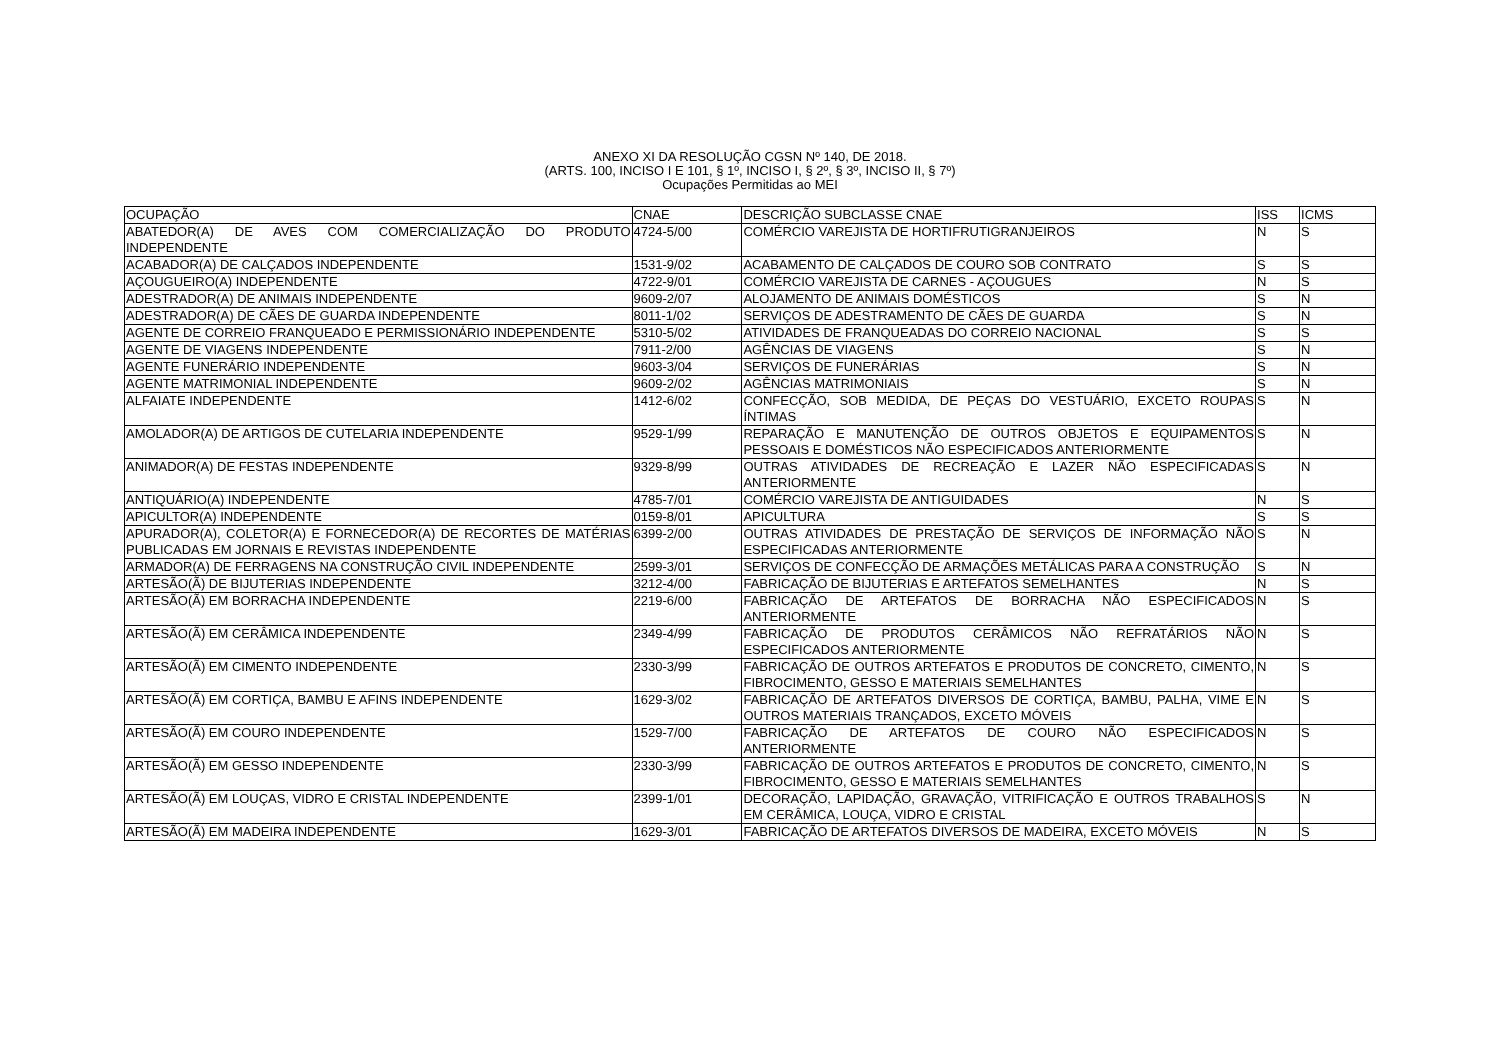ANEXO XI DA RESOLUÇÃO CGSN Nº 140, DE 2018.
(ARTS. 100, INCISO I E 101, § 1º, INCISO I, § 2º, § 3º, INCISO II, § 7º)
Ocupações Permitidas ao MEI
| OCUPAÇÃO | CNAE | DESCRIÇÃO SUBCLASSE CNAE | ISS | ICMS |
| --- | --- | --- | --- | --- |
| ABATEDOR(A) DE AVES COM COMERCIALIZAÇÃO DO PRODUTO INDEPENDENTE | 4724-5/00 | COMÉRCIO VAREJISTA DE HORTIFRUTIGRANJEIROS | N | S |
| ACABADOR(A) DE CALÇADOS INDEPENDENTE | 1531-9/02 | ACABAMENTO DE CALÇADOS DE COURO SOB CONTRATO | S | S |
| AÇOUGUEIRO(A) INDEPENDENTE | 4722-9/01 | COMÉRCIO VAREJISTA DE CARNES - AÇOUGUES | N | S |
| ADESTRADOR(A) DE ANIMAIS INDEPENDENTE | 9609-2/07 | ALOJAMENTO DE ANIMAIS DOMÉSTICOS | S | N |
| ADESTRADOR(A) DE CÃES DE GUARDA INDEPENDENTE | 8011-1/02 | SERVIÇOS DE ADESTRAMENTO DE CÃES DE GUARDA | S | N |
| AGENTE DE CORREIO FRANQUEADO E PERMISSIONÁRIO INDEPENDENTE | 5310-5/02 | ATIVIDADES DE FRANQUEADAS DO CORREIO NACIONAL | S | S |
| AGENTE DE VIAGENS INDEPENDENTE | 7911-2/00 | AGÊNCIAS DE VIAGENS | S | N |
| AGENTE FUNERÁRIO INDEPENDENTE | 9603-3/04 | SERVIÇOS DE FUNERÁRIAS | S | N |
| AGENTE MATRIMONIAL INDEPENDENTE | 9609-2/02 | AGÊNCIAS MATRIMONIAIS | S | N |
| ALFAIATE INDEPENDENTE | 1412-6/02 | CONFECÇÃO, SOB MEDIDA, DE PEÇAS DO VESTUÁRIO, EXCETO ROUPAS ÍNTIMAS | S | N |
| AMOLADOR(A) DE ARTIGOS DE CUTELARIA INDEPENDENTE | 9529-1/99 | REPARAÇÃO E MANUTENÇÃO DE OUTROS OBJETOS E EQUIPAMENTOS PESSOAIS E DOMÉSTICOS NÃO ESPECIFICADOS ANTERIORMENTE | S | N |
| ANIMADOR(A) DE FESTAS INDEPENDENTE | 9329-8/99 | OUTRAS ATIVIDADES DE RECREAÇÃO E LAZER NÃO ESPECIFICADAS ANTERIORMENTE | S | N |
| ANTIQUÁRIO(A) INDEPENDENTE | 4785-7/01 | COMÉRCIO VAREJISTA DE ANTIGUIDADES | N | S |
| APICULTOR(A) INDEPENDENTE | 0159-8/01 | APICULTURA | S | S |
| APURADOR(A), COLETOR(A) E FORNECEDOR(A) DE RECORTES DE MATÉRIAS PUBLICADAS EM JORNAIS E REVISTAS INDEPENDENTE | 6399-2/00 | OUTRAS ATIVIDADES DE PRESTAÇÃO DE SERVIÇOS DE INFORMAÇÃO NÃO ESPECIFICADAS ANTERIORMENTE | S | N |
| ARMADOR(A) DE FERRAGENS NA CONSTRUÇÃO CIVIL INDEPENDENTE | 2599-3/01 | SERVIÇOS DE CONFECÇÃO DE ARMAÇÕES METÁLICAS PARA A CONSTRUÇÃO | S | N |
| ARTESÃO(Ã) DE BIJUTERIAS INDEPENDENTE | 3212-4/00 | FABRICAÇÃO DE BIJUTERIAS E ARTEFATOS SEMELHANTES | N | S |
| ARTESÃO(Ã) EM BORRACHA INDEPENDENTE | 2219-6/00 | FABRICAÇÃO DE ARTEFATOS DE BORRACHA NÃO ESPECIFICADOS ANTERIORMENTE | N | S |
| ARTESÃO(Ã) EM CERÂMICA INDEPENDENTE | 2349-4/99 | FABRICAÇÃO DE PRODUTOS CERÂMICOS NÃO REFRATÁRIOS NÃO ESPECIFICADOS ANTERIORMENTE | N | S |
| ARTESÃO(Ã) EM CIMENTO INDEPENDENTE | 2330-3/99 | FABRICAÇÃO DE OUTROS ARTEFATOS E PRODUTOS DE CONCRETO, CIMENTO, FIBROCIMENTO, GESSO E MATERIAIS SEMELHANTES | N | S |
| ARTESÃO(Ã) EM CORTIÇA, BAMBU E AFINS INDEPENDENTE | 1629-3/02 | FABRICAÇÃO DE ARTEFATOS DIVERSOS DE CORTIÇA, BAMBU, PALHA, VIME E OUTROS MATERIAIS TRANÇADOS, EXCETO MÓVEIS | N | S |
| ARTESÃO(Ã) EM COURO INDEPENDENTE | 1529-7/00 | FABRICAÇÃO DE ARTEFATOS DE COURO NÃO ESPECIFICADOS ANTERIORMENTE | N | S |
| ARTESÃO(Ã) EM GESSO INDEPENDENTE | 2330-3/99 | FABRICAÇÃO DE OUTROS ARTEFATOS E PRODUTOS DE CONCRETO, CIMENTO, FIBROCIMENTO, GESSO E MATERIAIS SEMELHANTES | N | S |
| ARTESÃO(Ã) EM LOUÇAS, VIDRO E CRISTAL INDEPENDENTE | 2399-1/01 | DECORAÇÃO, LAPIDAÇÃO, GRAVAÇÃO, VITRIFICAÇÃO E OUTROS TRABALHOS EM CERÂMICA, LOUÇA, VIDRO E CRISTAL | S | N |
| ARTESÃO(Ã) EM MADEIRA INDEPENDENTE | 1629-3/01 | FABRICAÇÃO DE ARTEFATOS DIVERSOS DE MADEIRA, EXCETO MÓVEIS | N | S |